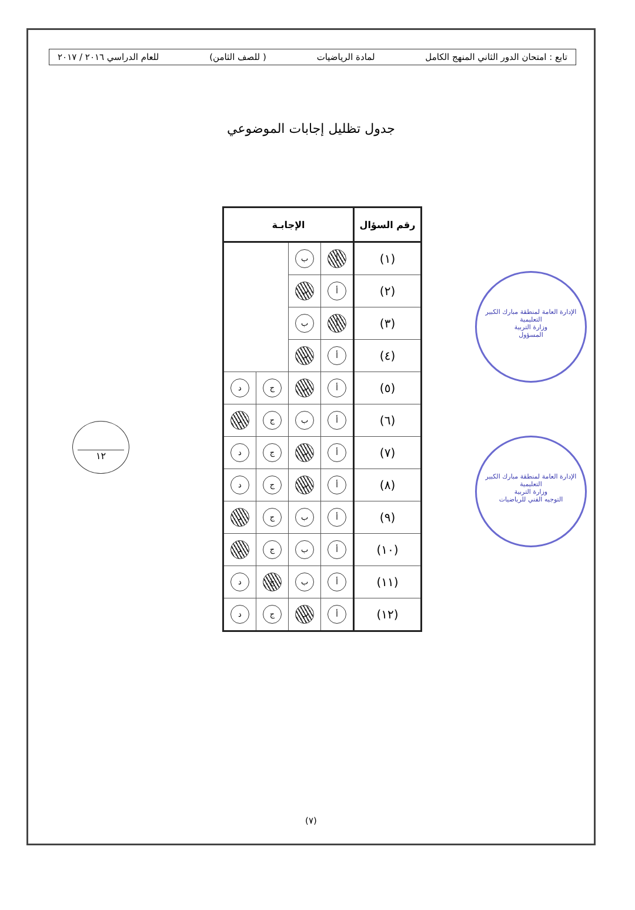تابع : امتحان الدور الثاني المنهج الكامل لمادة الرياضيات ( للصف الثامن) للعام الدراسي ٢٠١٦ / ٢٠١٧
جدول تظليل إجابات الموضوعي
١٢
| رقم السؤال | الإجابـة | | | |
| --- | --- | --- | --- | --- |
| (١) | أ | ب | | |
| (٢) | أ | ب | | |
| (٣) | أ | ب | | |
| (٤) | أ | ب | | |
| (٥) | أ | ب | ج | د |
| (٦) | أ | ب | ج | د |
| (٧) | أ | ب | ج | د |
| (٨) | أ | ب | ج | د |
| (٩) | أ | ب | ج | د |
| (١٠) | أ | ب | ج | د |
| (١١) | أ | ب | ج | د |
| (١٢) | أ | ب | ج | د |
الإدارة العامة لمنطقة مبارك الكبير التعليمية
وزارة التربية
المسؤول
الإدارة العامة لمنطقة مبارك الكبير التعليمية
وزارة التربية
التوجيه الفني للرياضيات
(٧)